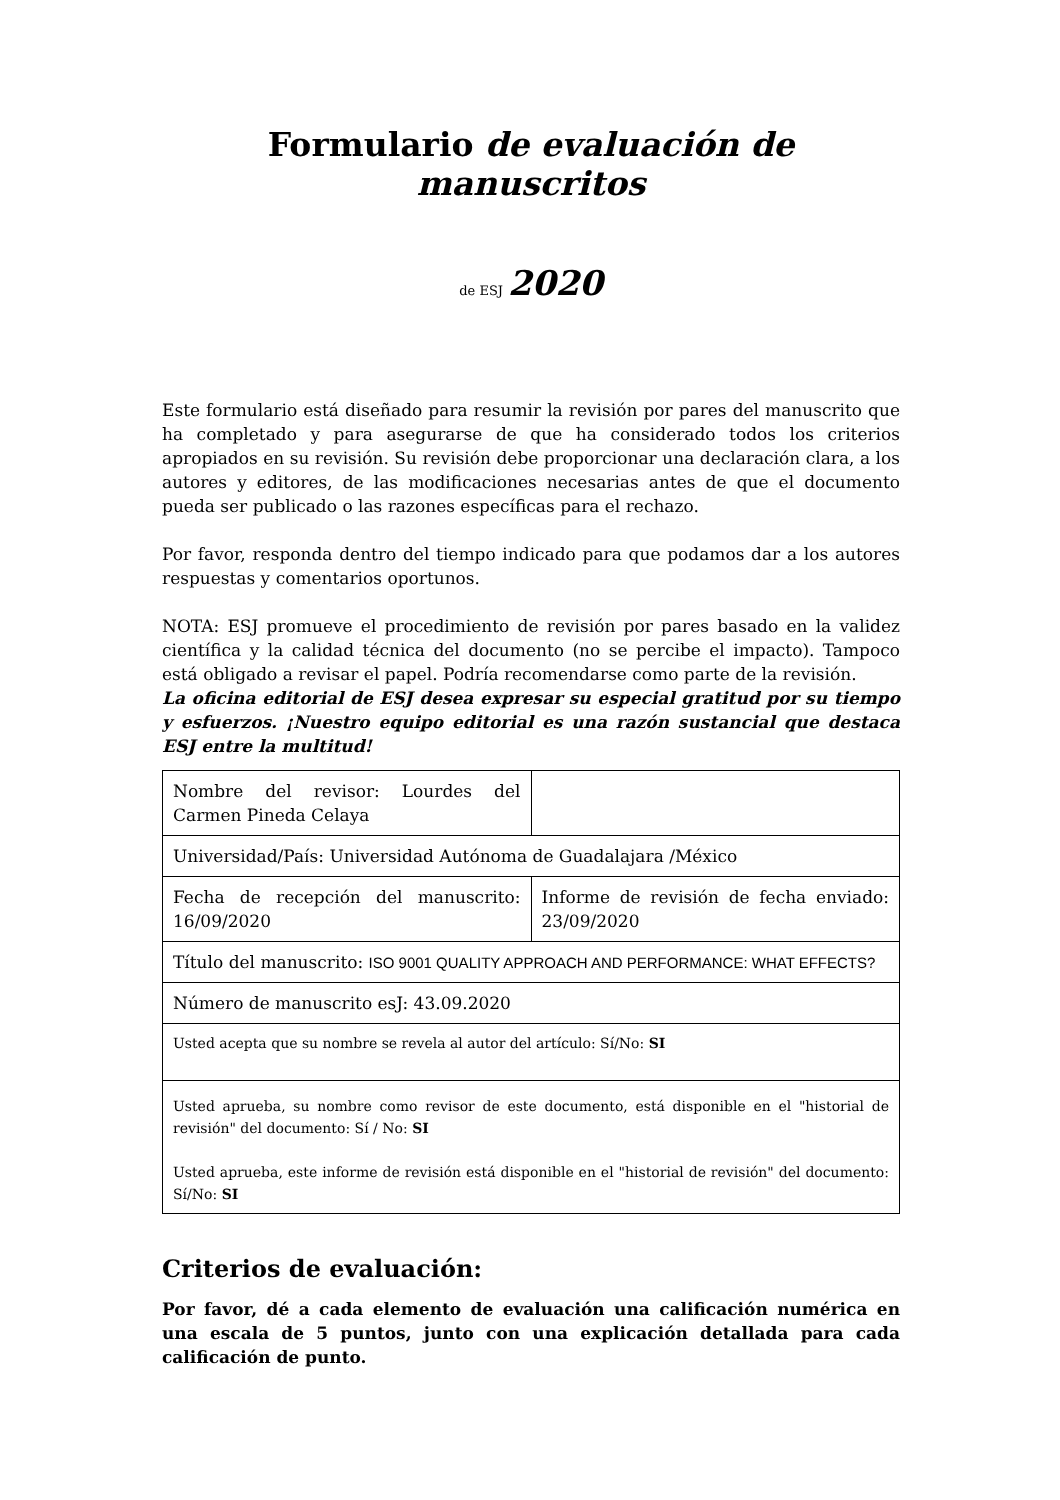Formulario de evaluación de manuscritos
de ESJ 2020
Este formulario está diseñado para resumir la revisión por pares del manuscrito que ha completado y para asegurarse de que ha considerado todos los criterios apropiados en su revisión. Su revisión debe proporcionar una declaración clara, a los autores y editores, de las modificaciones necesarias antes de que el documento pueda ser publicado o las razones específicas para el rechazo.
Por favor, responda dentro del tiempo indicado para que podamos dar a los autores respuestas y comentarios oportunos.
NOTA: ESJ promueve el procedimiento de revisión por pares basado en la validez científica y la calidad técnica del documento (no se percibe el impacto). Tampoco está obligado a revisar el papel. Podría recomendarse como parte de la revisión.
La oficina editorial de ESJ desea expresar su especial gratitud por su tiempo y esfuerzos. ¡Nuestro equipo editorial es una razón sustancial que destaca ESJ entre la multitud!
| Nombre del revisor: Lourdes del Carmen Pineda Celaya | |
| Universidad/País: Universidad Autónoma de Guadalajara /México | |
| Fecha de recepción del manuscrito: 16/09/2020 | Informe de revisión de fecha enviado: 23/09/2020 |
| Título del manuscrito: ISO 9001 QUALITY APPROACH AND PERFORMANCE: WHAT EFFECTS? | |
| Número de manuscrito esJ: 43.09.2020 | |
| Usted acepta que su nombre se revela al autor del artículo: Sí/No: SI | |
| Usted aprueba, su nombre como revisor de este documento, está disponible en el "historial de revisión" del documento: Sí / No: SI Usted aprueba, este informe de revisión está disponible en el "historial de revisión" del documento: Sí/No: SI | |
Criterios de evaluación:
Por favor, dé a cada elemento de evaluación una calificación numérica en una escala de 5 puntos, junto con una explicación detallada para cada calificación de punto.